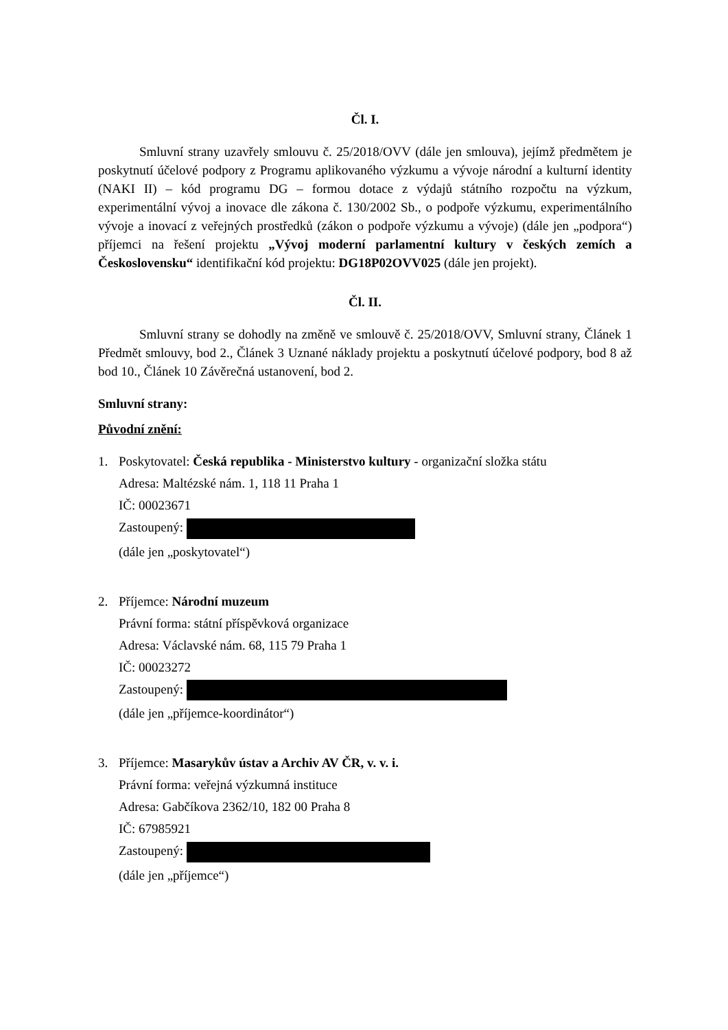Čl. I.
Smluvní strany uzavřely smlouvu č. 25/2018/OVV (dále jen smlouva), jejímž předmětem je poskytnutí účelové podpory z Programu aplikovaného výzkumu a vývoje národní a kulturní identity (NAKI II) – kód programu DG – formou dotace z výdajů státního rozpočtu na výzkum, experimentální vývoj a inovace dle zákona č. 130/2002 Sb., o podpoře výzkumu, experimentálního vývoje a inovací z veřejných prostředků (zákon o podpoře výzkumu a vývoje) (dále jen „podpora“) příjemci na řešení projektu „Vývoj moderní parlamentní kultury v českých zemích a Československu“ identifikační kód projektu: DG18P02OVV025 (dále jen projekt).
Čl. II.
Smluvní strany se dohodly na změně ve smlouvě č. 25/2018/OVV, Smluvní strany, Článek 1 Předmět smlouvy, bod 2., Článek 3 Uznané náklady projektu a poskytnutí účelové podpory, bod 8 až bod 10., Článek 10 Závěrečná ustanovení, bod 2.
Smluvní strany:
Původní znění:
1. Poskytovatel: Česká republika - Ministerstvo kultury - organizační složka státu
Adresa: Maltézské nám. 1, 118 11 Praha 1
IČ: 00023671
Zastoupený:
(dále jen „poskytovatel“)
2. Příjemce: Národní muzeum
Právní forma: státní příspěvková organizace
Adresa: Václavské nám. 68, 115 79 Praha 1
IČ: 00023272
Zastoupený:
(dále jen „příjemce-koordinátor“)
3. Příjemce: Masarykův ústav a Archiv AV ČR, v. v. i.
Právní forma: veřejná výzkumná instituce
Adresa: Gabčíkova 2362/10, 182 00 Praha 8
IČ: 67985921
Zastoupený:
(dále jen „příjemce“)